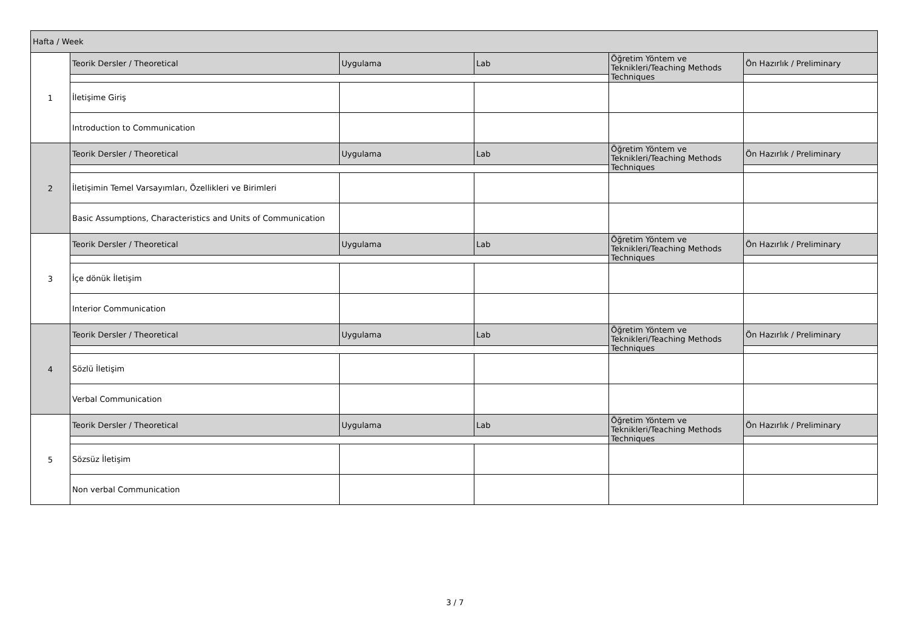| Hafta / Week | | | | | |
| 1 | Teorik Dersler / Theoretical | Uygulama | Lab | Öğretim Yöntem ve Teknikleri/Teaching Methods Techniques | Ön Hazırlık / Preliminary |
| | İletişime Giriş | | | | |
| | Introduction to Communication | | | | |
| 2 | Teorik Dersler / Theoretical | Uygulama | Lab | Öğretim Yöntem ve Teknikleri/Teaching Methods Techniques | Ön Hazırlık / Preliminary |
| | İletişimin Temel Varsayımları, Özellikleri ve Birimleri | | | | |
| | Basic Assumptions, Characteristics and Units of Communication | | | | |
| 3 | Teorik Dersler / Theoretical | Uygulama | Lab | Öğretim Yöntem ve Teknikleri/Teaching Methods Techniques | Ön Hazırlık / Preliminary |
| | İçe dönük İletişim | | | | |
| | Interior Communication | | | | |
| 4 | Teorik Dersler / Theoretical | Uygulama | Lab | Öğretim Yöntem ve Teknikleri/Teaching Methods Techniques | Ön Hazırlık / Preliminary |
| | Sözlü İletişim | | | | |
| | Verbal Communication | | | | |
| 5 | Teorik Dersler / Theoretical | Uygulama | Lab | Öğretim Yöntem ve Teknikleri/Teaching Methods Techniques | Ön Hazırlık / Preliminary |
| | Sözsüz İletişim | | | | |
| | Non verbal Communication | | | | |
3 / 7